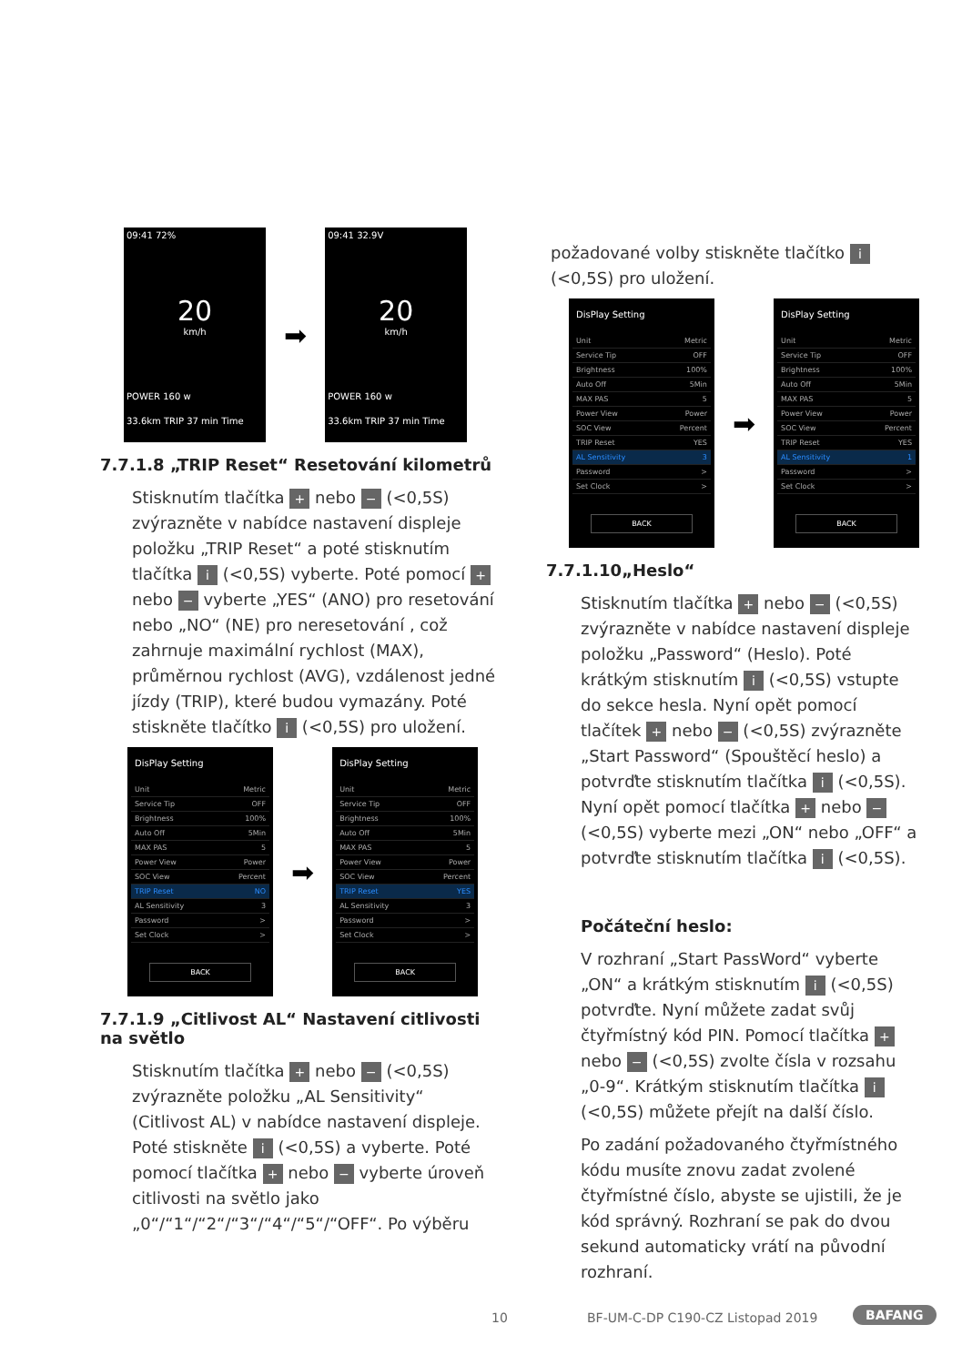09:41 72%
20
km/h
POWER 160 w
33.6km TRIP 37 min Time
➡
09:41 32.9V
20
km/h
POWER 160 w
33.6km TRIP 37 min Time
7.7.1.8 „TRIP Reset“ Resetování kilometrů
Stisknutím tlačítka + nebo − (<0,5S) zvýrazněte v nabídce nastavení displeje položku „TRIP Reset“ a poté stisknutím tlačítka i (<0,5S) vyberte. Poté pomocí + nebo − vyberte „YES“ (ANO) pro resetování nebo „NO“ (NE) pro neresetování , což zahrnuje maximální rychlost (MAX), průměrnou rychlost (AVG), vzdálenost jedné jízdy (TRIP), které budou vymazány. Poté stiskněte tlačítko i (<0,5S) pro uložení.
DisPlay Setting
Unit Metric
Service Tip OFF
Brightness 100%
Auto Off 5Min
MAX PAS 5
Power View Power
SOC View Percent
TRIP Reset NO
AL Sensitivity 3
Password >
Set Clock >
BACK
➡
DisPlay Setting
Unit Metric
Service Tip OFF
Brightness 100%
Auto Off 5Min
MAX PAS 5
Power View Power
SOC View Percent
TRIP Reset YES
AL Sensitivity 3
Password >
Set Clock >
BACK
7.7.1.9 „Citlivost AL“ Nastavení citlivosti na světlo
Stisknutím tlačítka + nebo − (<0,5S) zvýrazněte položku „AL Sensitivity“ (Citlivost AL) v nabídce nastavení displeje. Poté stiskněte i (<0,5S) a vyberte. Poté pomocí tlačítka + nebo − vyberte úroveň citlivosti na světlo jako „0“/“1“/“2“/“3“/“4“/“5“/“OFF“. Po výběru
požadované volby stiskněte tlačítko i (<0,5S) pro uložení.
DisPlay Setting
Unit Metric
Service Tip OFF
Brightness 100%
Auto Off 5Min
MAX PAS 5
Power View Power
SOC View Percent
TRIP Reset YES
AL Sensitivity 3
Password >
Set Clock >
BACK
➡
DisPlay Setting
Unit Metric
Service Tip OFF
Brightness 100%
Auto Off 5Min
MAX PAS 5
Power View Power
SOC View Percent
TRIP Reset YES
AL Sensitivity 1
Password >
Set Clock >
BACK
7.7.1.10„Heslo“
Stisknutím tlačítka + nebo − (<0,5S) zvýrazněte v nabídce nastavení displeje položku „Password“ (Heslo). Poté krátkým stisknutím i (<0,5S) vstupte do sekce hesla. Nyní opět pomocí tlačítek + nebo − (<0,5S) zvýrazněte „Start Password“ (Spouštěcí heslo) a potvrďte stisknutím tlačítka i (<0,5S). Nyní opět pomocí tlačítka + nebo − (<0,5S) vyberte mezi „ON“ nebo „OFF“ a potvrďte stisknutím tlačítka i (<0,5S).
Počáteční heslo:
V rozhraní „Start PassWord“ vyberte „ON“ a krátkým stisknutím i (<0,5S) potvrďte. Nyní můžete zadat svůj čtyřmístný kód PIN. Pomocí tlačítka + nebo − (<0,5S) zvolte čísla v rozsahu „0-9“. Krátkým stisknutím tlačítka i (<0,5S) můžete přejít na další číslo.
Po zadání požadovaného čtyřmístného kódu musíte znovu zadat zvolené čtyřmístné číslo, abyste se ujistili, že je kód správný. Rozhraní se pak do dvou sekund automaticky vrátí na původní rozhraní.
10
BF-UM-C-DP C190-CZ Listopad 2019
BAFANG